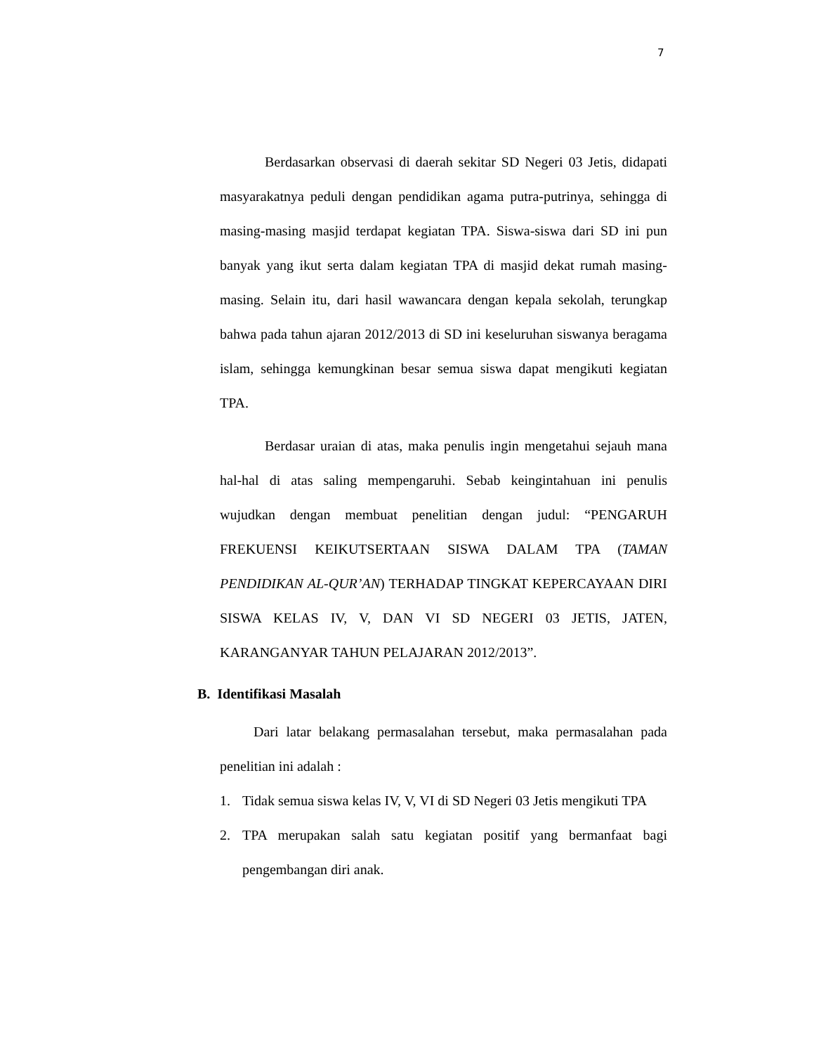7
Berdasarkan observasi di daerah sekitar SD Negeri 03 Jetis, didapati masyarakatnya peduli dengan pendidikan agama putra-putrinya, sehingga di masing-masing masjid terdapat kegiatan TPA. Siswa-siswa dari SD ini pun banyak yang ikut serta dalam kegiatan TPA di masjid dekat rumah masing-masing. Selain itu, dari hasil wawancara dengan kepala sekolah, terungkap bahwa pada tahun ajaran 2012/2013 di SD ini keseluruhan siswanya beragama islam, sehingga kemungkinan besar semua siswa dapat mengikuti kegiatan TPA.
Berdasar uraian di atas, maka penulis ingin mengetahui sejauh mana hal-hal di atas saling mempengaruhi. Sebab keingintahuan ini penulis wujudkan dengan membuat penelitian dengan judul: “PENGARUH FREKUENSI KEIKUTSERTAAN SISWA DALAM TPA (TAMAN PENDIDIKAN AL-QUR’AN) TERHADAP TINGKAT KEPERCAYAAN DIRI SISWA KELAS IV, V, DAN VI SD NEGERI 03 JETIS, JATEN, KARANGANYAR TAHUN PELAJARAN 2012/2013”.
B. Identifikasi Masalah
Dari latar belakang permasalahan tersebut, maka permasalahan pada penelitian ini adalah :
1. Tidak semua siswa kelas IV, V, VI di SD Negeri 03 Jetis mengikuti TPA
2. TPA merupakan salah satu kegiatan positif yang bermanfaat bagi pengembangan diri anak.